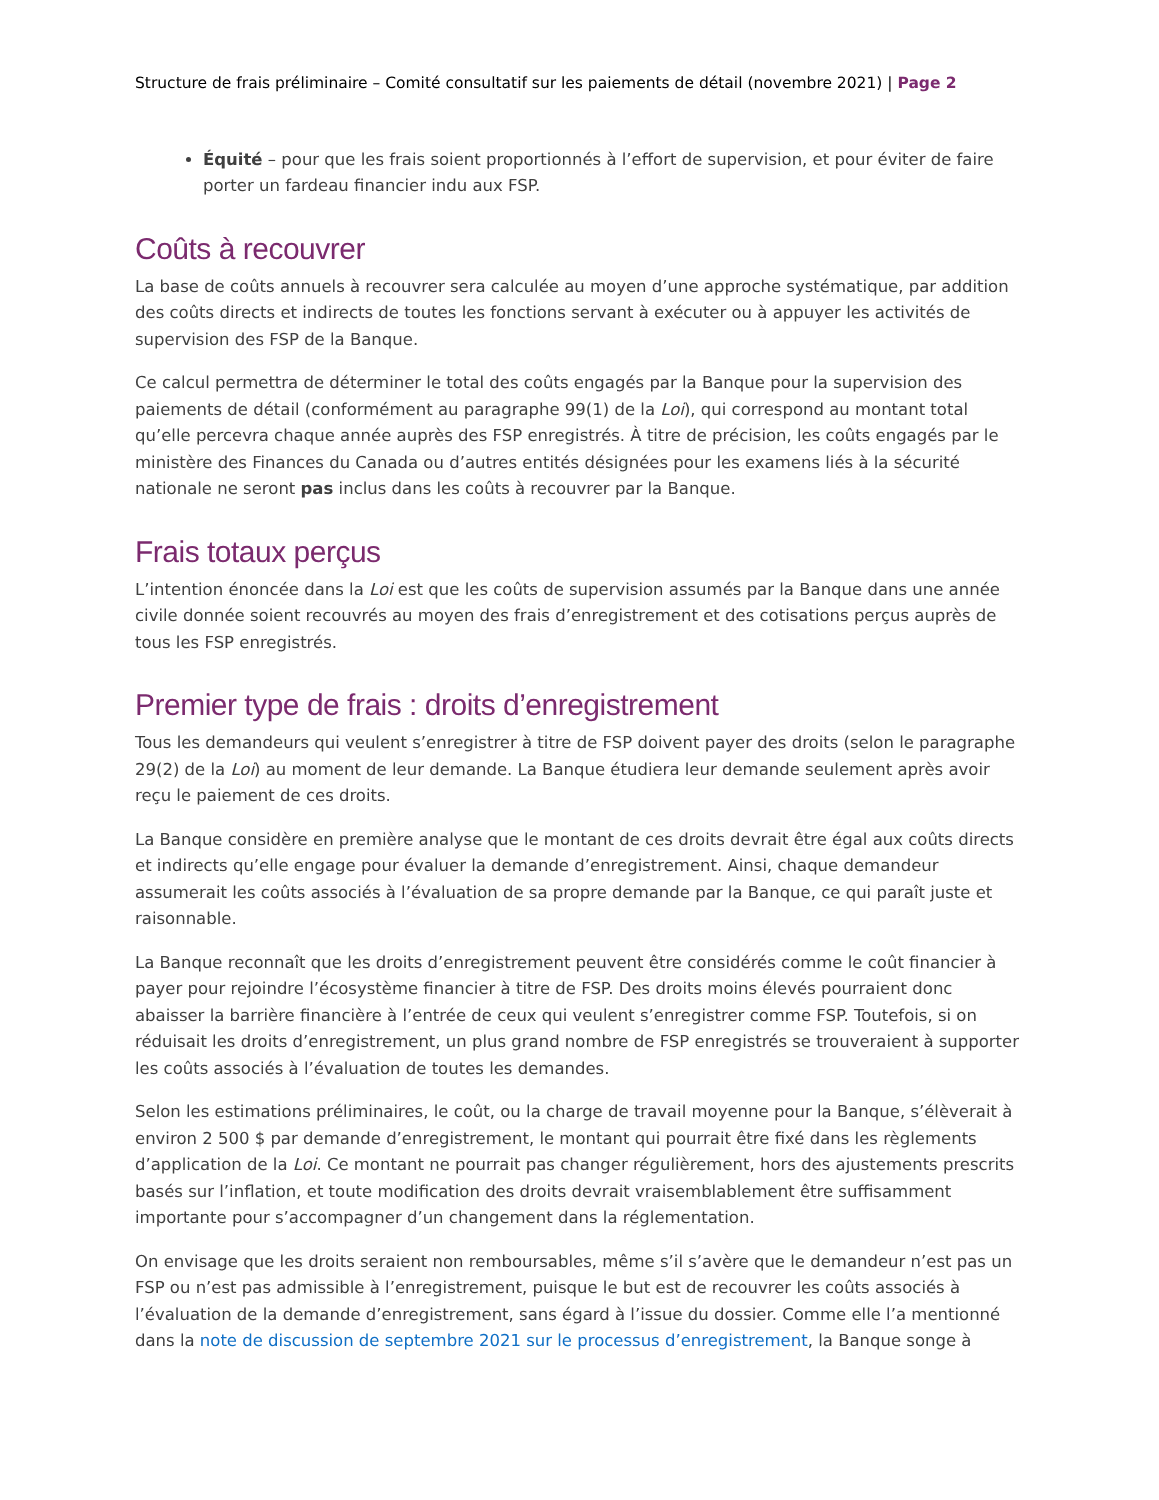Structure de frais préliminaire – Comité consultatif sur les paiements de détail (novembre 2021) | Page 2
Équité – pour que les frais soient proportionnés à l’effort de supervision, et pour éviter de faire porter un fardeau financier indu aux FSP.
Coûts à recouvrer
La base de coûts annuels à recouvrer sera calculée au moyen d’une approche systématique, par addition des coûts directs et indirects de toutes les fonctions servant à exécuter ou à appuyer les activités de supervision des FSP de la Banque.
Ce calcul permettra de déterminer le total des coûts engagés par la Banque pour la supervision des paiements de détail (conformément au paragraphe 99(1) de la Loi), qui correspond au montant total qu’elle percevra chaque année auprès des FSP enregistrés. À titre de précision, les coûts engagés par le ministère des Finances du Canada ou d’autres entités désignées pour les examens liés à la sécurité nationale ne seront pas inclus dans les coûts à recouvrer par la Banque.
Frais totaux perçus
L’intention énoncée dans la Loi est que les coûts de supervision assumés par la Banque dans une année civile donnée soient recouvrés au moyen des frais d’enregistrement et des cotisations perçus auprès de tous les FSP enregistrés.
Premier type de frais : droits d’enregistrement
Tous les demandeurs qui veulent s’enregistrer à titre de FSP doivent payer des droits (selon le paragraphe 29(2) de la Loi) au moment de leur demande. La Banque étudiera leur demande seulement après avoir reçu le paiement de ces droits.
La Banque considère en première analyse que le montant de ces droits devrait être égal aux coûts directs et indirects qu’elle engage pour évaluer la demande d’enregistrement. Ainsi, chaque demandeur assumerait les coûts associés à l’évaluation de sa propre demande par la Banque, ce qui paraît juste et raisonnable.
La Banque reconnaît que les droits d’enregistrement peuvent être considérés comme le coût financier à payer pour rejoindre l’écosystème financier à titre de FSP. Des droits moins élevés pourraient donc abaisser la barrière financière à l’entrée de ceux qui veulent s’enregistrer comme FSP. Toutefois, si on réduisait les droits d’enregistrement, un plus grand nombre de FSP enregistrés se trouveraient à supporter les coûts associés à l’évaluation de toutes les demandes.
Selon les estimations préliminaires, le coût, ou la charge de travail moyenne pour la Banque, s’élèverait à environ 2 500 $ par demande d’enregistrement, le montant qui pourrait être fixé dans les règlements d’application de la Loi. Ce montant ne pourrait pas changer régulièrement, hors des ajustements prescrits basés sur l’inflation, et toute modification des droits devrait vraisemblablement être suffisamment importante pour s’accompagner d’un changement dans la réglementation.
On envisage que les droits seraient non remboursables, même s’il s’avère que le demandeur n’est pas un FSP ou n’est pas admissible à l’enregistrement, puisque le but est de recouvrer les coûts associés à l’évaluation de la demande d’enregistrement, sans égard à l’issue du dossier. Comme elle l’a mentionné dans la note de discussion de septembre 2021 sur le processus d’enregistrement, la Banque songe à